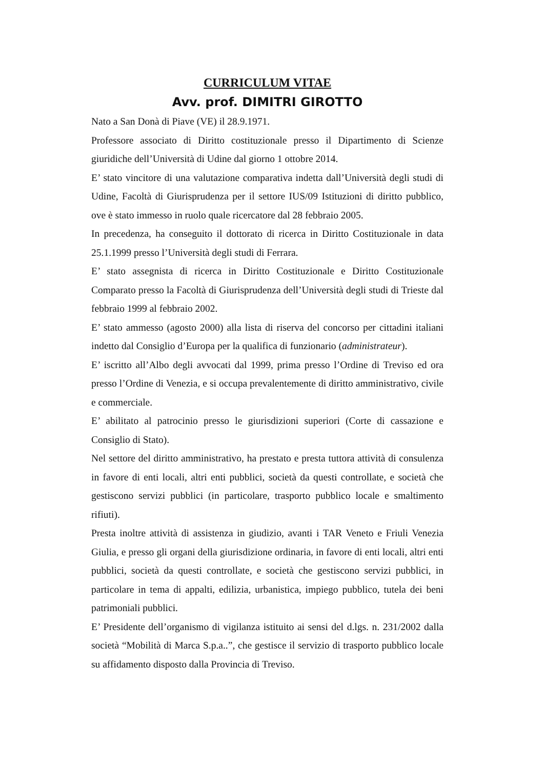CURRICULUM VITAE
Avv. prof. DIMITRI GIROTTO
Nato a San Donà di Piave (VE) il 28.9.1971.
Professore associato di Diritto costituzionale presso il Dipartimento di Scienze giuridiche dell’Università di Udine dal giorno 1 ottobre 2014.
E’ stato vincitore di una valutazione comparativa indetta dall’Università degli studi di Udine, Facoltà di Giurisprudenza per il settore IUS/09 Istituzioni di diritto pubblico, ove è stato immesso in ruolo quale ricercatore dal 28 febbraio 2005.
In precedenza, ha conseguito il dottorato di ricerca in Diritto Costituzionale in data 25.1.1999 presso l’Università degli studi di Ferrara.
E’ stato assegnista di ricerca in Diritto Costituzionale e Diritto Costituzionale Comparato presso la Facoltà di Giurisprudenza dell’Università degli studi di Trieste dal febbraio 1999 al febbraio 2002.
E’ stato ammesso (agosto 2000) alla lista di riserva del concorso per cittadini italiani indetto dal Consiglio d’Europa per la qualifica di funzionario (administrateur).
E’ iscritto all’Albo degli avvocati dal 1999, prima presso l’Ordine di Treviso ed ora presso l’Ordine di Venezia, e si occupa prevalentemente di diritto amministrativo, civile e commerciale.
E’ abilitato al patrocinio presso le giurisdizioni superiori (Corte di cassazione e Consiglio di Stato).
Nel settore del diritto amministrativo, ha prestato e presta tuttora attività di consulenza in favore di enti locali, altri enti pubblici, società da questi controllate, e società che gestiscono servizi pubblici (in particolare, trasporto pubblico locale e smaltimento rifiuti).
Presta inoltre attività di assistenza in giudizio, avanti i TAR Veneto e Friuli Venezia Giulia, e presso gli organi della giurisdizione ordinaria, in favore di enti locali, altri enti pubblici, società da questi controllate, e società che gestiscono servizi pubblici, in particolare in tema di appalti, edilizia, urbanistica, impiego pubblico, tutela dei beni patrimoniali pubblici.
E’ Presidente dell’organismo di vigilanza istituito ai sensi del d.lgs. n. 231/2002 dalla società “Mobilità di Marca S.p.a..”, che gestisce il servizio di trasporto pubblico locale su affidamento disposto dalla Provincia di Treviso.